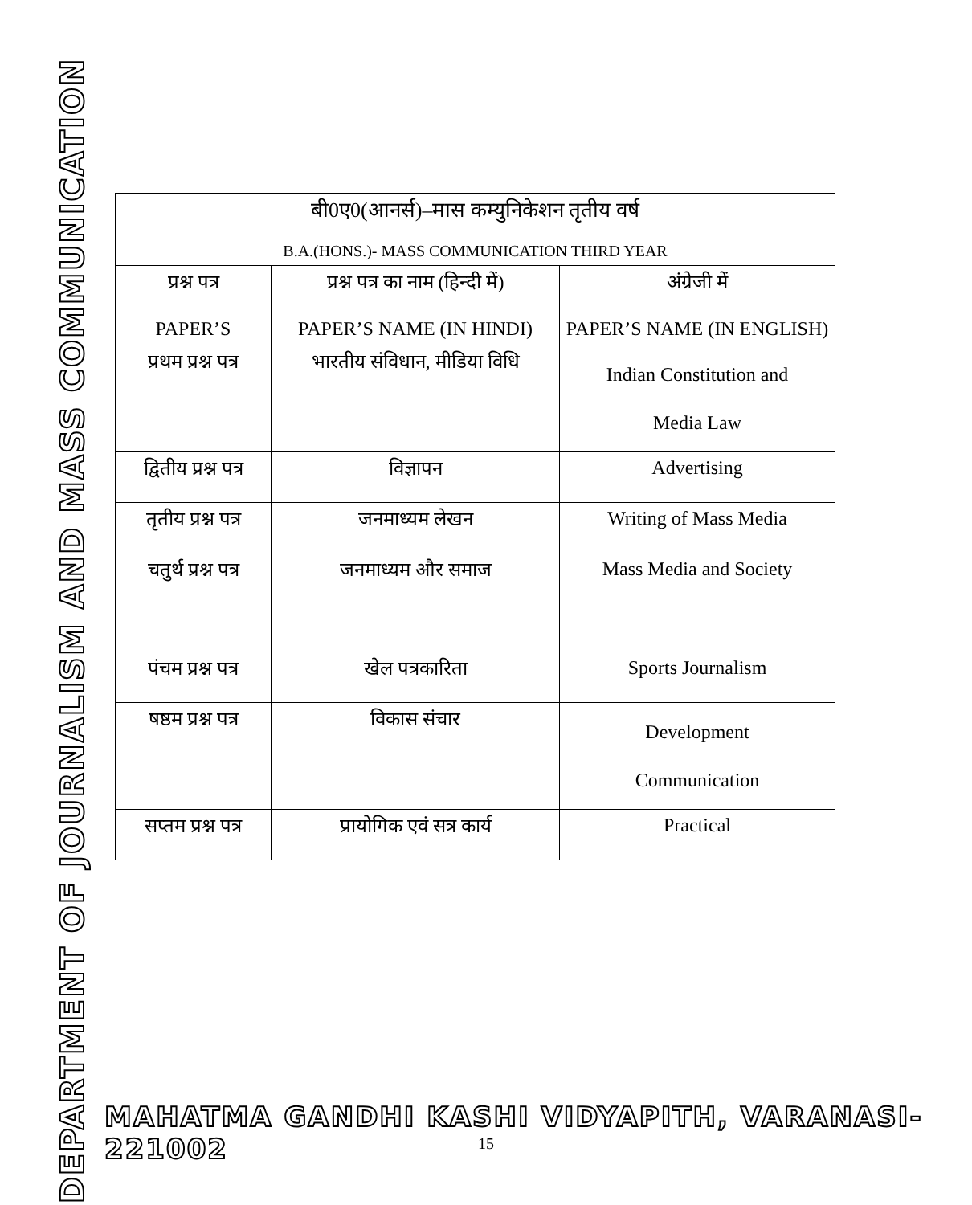DEPARTMENT OF JOURNALISM AND MASS COMMUNICATION
| बी0ए0(आनर्स)–मास कम्युनिकेशन तृतीय वर्ष B.A.(HONS.)- MASS COMMUNICATION THIRD YEAR | | |
| प्रश्न पत्र PAPER’S | प्रश्न पत्र का नाम (हिन्दी में) PAPER’S NAME (IN HINDI) | अंग्रेजी में PAPER’S NAME (IN ENGLISH) |
| प्रथम प्रश्न पत्र | भारतीय संविधान, मीडिया विधि | Indian Constitution and Media Law |
| द्वितीय प्रश्न पत्र | विज्ञापन | Advertising |
| तृतीय प्रश्न पत्र | जनमाध्यम लेखन | Writing of Mass Media |
| चतुर्थ प्रश्न पत्र | जनमाध्यम और समाज | Mass Media and Society |
| पंचम प्रश्न पत्र | खेल पत्रकारिता | Sports Journalism |
| षष्ठम प्रश्न पत्र | विकास संचार | Development Communication |
| सप्तम प्रश्न पत्र | प्रायोगिक एवं सत्र कार्य | Practical |
MAHATMA GANDHI KASHI VIDYAPITH, VARANASI-221002
15